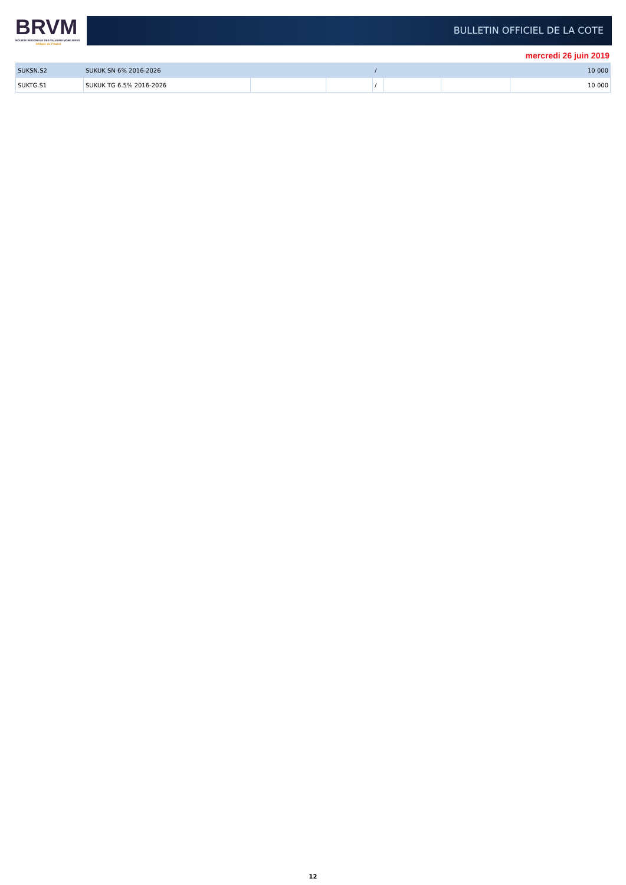BRVM
BOURSE REGIONALE DES VALEURS MOBILIERES
Afrique de l'Ouest
BULLETIN OFFICIEL DE LA COTE
mercredi 26 juin 2019
| SUKSN.S2 | SUKUK SN 6% 2016-2026 | | | / | 10 000 | | |
| SUKTG.S1 | SUKUK TG 6.5% 2016-2026 | | | / | | | 10 000 |
12